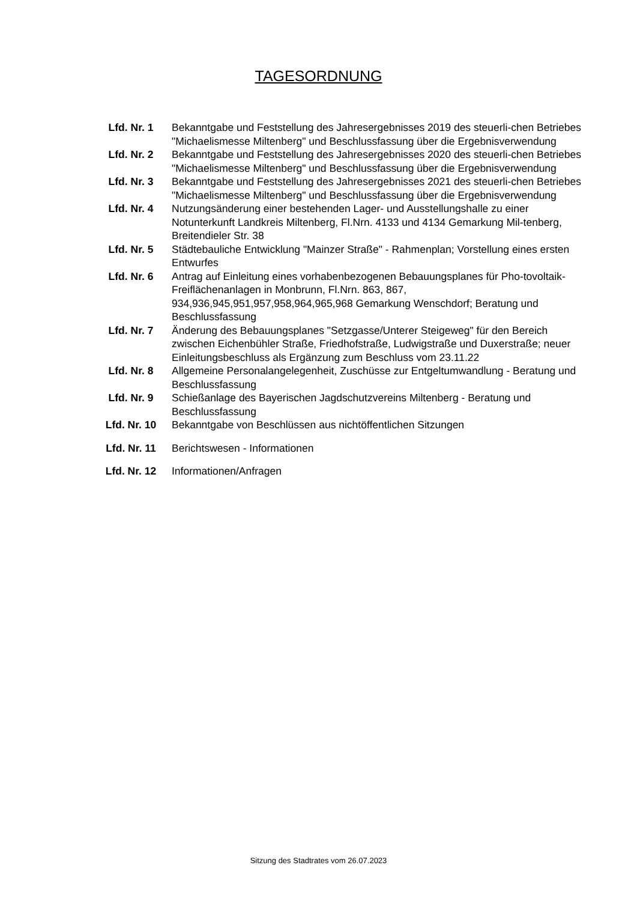TAGESORDNUNG
| Lfd. Nr. 1 | Bekanntgabe und Feststellung des Jahresergebnisses 2019 des steuerli-chen Betriebes "Michaelismesse Miltenberg" und Beschlussfassung über die Ergebnisverwendung |
| Lfd. Nr. 2 | Bekanntgabe und Feststellung des Jahresergebnisses 2020 des steuerli-chen Betriebes "Michaelismesse Miltenberg" und Beschlussfassung über die Ergebnisverwendung |
| Lfd. Nr. 3 | Bekanntgabe und Feststellung des Jahresergebnisses 2021 des steuerli-chen Betriebes "Michaelismesse Miltenberg" und Beschlussfassung über die Ergebnisverwendung |
| Lfd. Nr. 4 | Nutzungsänderung einer bestehenden Lager- und Ausstellungshalle zu einer Notunterkunft Landkreis Miltenberg, Fl.Nrn. 4133 und 4134 Gemarkung Mil-tenberg, Breitendieler Str. 38 |
| Lfd. Nr. 5 | Städtebauliche Entwicklung "Mainzer Straße" - Rahmenplan; Vorstellung eines ersten Entwurfes |
| Lfd. Nr. 6 | Antrag auf Einleitung eines vorhabenbezogenen Bebauungsplanes für Pho-tovoltaik-Freiflächenanlagen in Monbrunn, Fl.Nrn. 863, 867, 934,936,945,951,957,958,964,965,968 Gemarkung Wenschdorf; Beratung und Beschlussfassung |
| Lfd. Nr. 7 | Änderung des Bebauungsplanes "Setzgasse/Unterer Steigeweg" für den Bereich zwischen Eichenbühler Straße, Friedhofstraße, Ludwigstraße und Duxerstraße; neuer Einleitungsbeschluss als Ergänzung zum Beschluss vom 23.11.22 |
| Lfd. Nr. 8 | Allgemeine Personalangelegenheit, Zuschüsse zur Entgeltumwandlung - Beratung und Beschlussfassung |
| Lfd. Nr. 9 | Schießanlage des Bayerischen Jagdschutzvereins Miltenberg - Beratung und Beschlussfassung |
| Lfd. Nr. 10 | Bekanntgabe von Beschlüssen aus nichtöffentlichen Sitzungen |
| Lfd. Nr. 11 | Berichtswesen - Informationen |
| Lfd. Nr. 12 | Informationen/Anfragen |
Sitzung des Stadtrates vom 26.07.2023